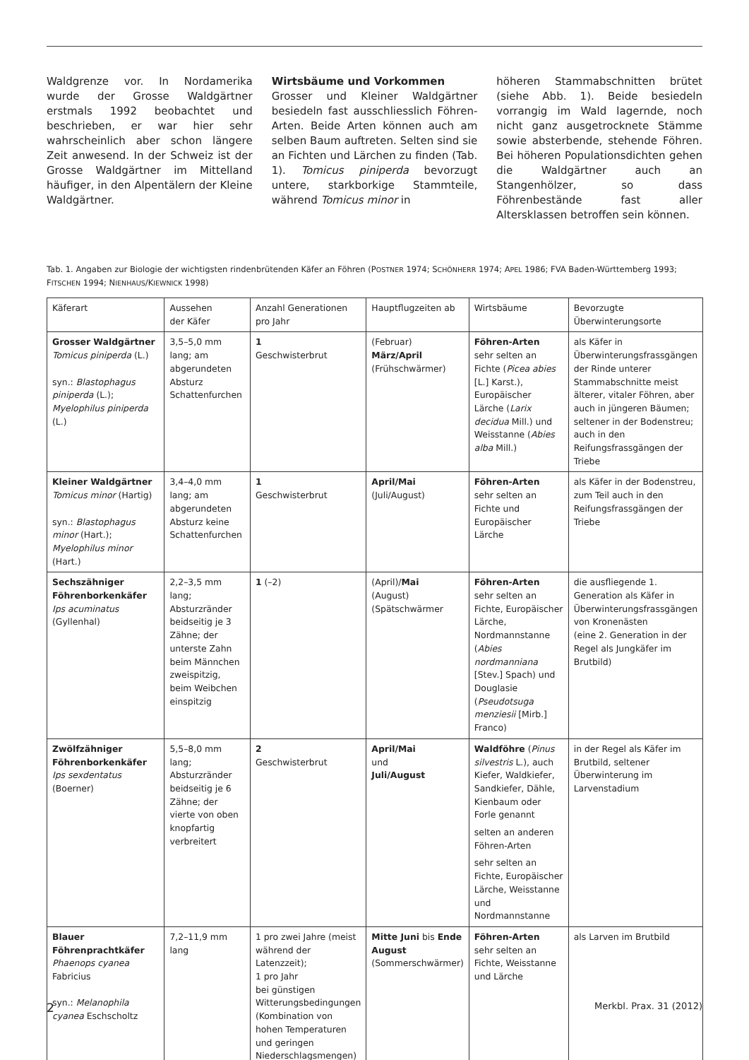Waldgrenze vor. In Nordamerika wurde der Grosse Waldgärtner erstmals 1992 beobachtet und beschrieben, er war hier sehr wahrscheinlich aber schon längere Zeit anwesend. In der Schweiz ist der Grosse Waldgärtner im Mittelland häufiger, in den Alpentälern der Kleine Waldgärtner.
Wirtsbäume und Vorkommen
Grosser und Kleiner Waldgärtner besiedeln fast ausschliesslich Föhren-Arten. Beide Arten können auch am selben Baum auftreten. Selten sind sie an Fichten und Lärchen zu finden (Tab. 1). Tomicus piniperda bevorzugt untere, starkborkige Stammteile, während Tomicus minor in
höheren Stammabschnitten brütet (siehe Abb. 1). Beide besiedeln vorrangig im Wald lagernde, noch nicht ganz ausgetrocknete Stämme sowie absterbende, stehende Föhren. Bei höheren Populationsdichten gehen die Waldgärtner auch an Stangenhölzer, so dass Föhrenbestände fast aller Altersklassen betroffen sein können.
Tab. 1. Angaben zur Biologie der wichtigsten rindenbrütenden Käfer an Föhren (POSTNER 1974; SCHÖNHERR 1974; APEL 1986; FVA Baden-Württemberg 1993; FITSCHEN 1994; NIENHAUS/KIEWNICK 1998)
| Käferart | Aussehen der Käfer | Anzahl Generationen pro Jahr | Hauptflugzeiten ab | Wirtsbäume | Bevorzugte Überwinterungsorte |
| --- | --- | --- | --- | --- | --- |
| Grosser Waldgärtner Tomicus piniperda (L.) syn.: Blastophagus piniperda (L.); Myelophilus piniperda (L.) | 3,5–5,0 mm lang; am abgerundeten Absturz Schattenfurchen | 1 Geschwisterbrut | (Februar) März/April (Frühschwärmer) | Föhren-Arten sehr selten an Fichte ( Picea abies [L.] Karst.), Europäischer Lärche ( Larix decidua Mill.) und Weisstanne ( Abies alba Mill.) | als Käfer in Überwinterungsfrassgängen der Rinde unterer Stammabschnitte meist älterer, vitaler Föhren, aber auch in jüngeren Bäumen; seltener in der Bodenstreu; auch in den Reifungsfrassgängen der Triebe |
| Kleiner Waldgärtner Tomicus minor (Hartig) syn.: Blastophagus minor (Hart.); Myelophilus minor (Hart.) | 3,4–4,0 mm lang; am abgerundeten Absturz keine Schattenfurchen | 1 Geschwisterbrut | April/Mai (Juli/August) | Föhren-Arten sehr selten an Fichte und Europäischer Lärche | als Käfer in der Bodenstreu, zum Teil auch in den Reifungsfrassgängen der Triebe |
| Sechszähniger Föhrenborkenkäfer Ips acuminatus (Gyllenhal) | 2,2–3,5 mm lang; Absturzränder beidseitig je 3 Zähne; der unterste Zahn beim Männchen zweispitzig, beim Weibchen einspitzig | 1 (–2) | (April)/ Mai (August) (Spätschwärmer | Föhren-Arten sehr selten an Fichte, Europäischer Lärche, Nordmannstanne ( Abies nordmanniana [Stev.] Spach) und Douglasie ( Pseudotsuga menziesii [Mirb.] Franco) | die ausfliegende 1. Generation als Käfer in Überwinterungsfrassgängen von Kronenästen (eine 2. Generation in der Regel als Jungkäfer im Brutbild) |
| Zwölfzähniger Föhrenborkenkäfer Ips sexdentatus (Boerner) | 5,5–8,0 mm lang; Absturzränder beidseitig je 6 Zähne; der vierte von oben knopfartig verbreitert | 2 Geschwisterbrut | April/Mai und Juli/August | Waldföhre ( Pinus silvestris L.), auch Kiefer, Waldkiefer, Sandkiefer, Dähle, Kienbaum oder Forle genannt selten an anderen Föhren-Arten sehr selten an Fichte, Europäischer Lärche, Weisstanne und Nordmannstanne | in der Regel als Käfer im Brutbild, seltener Überwinterung im Larvenstadium |
| Blauer Föhrenprachtkäfer Phaenops cyanea Fabricius syn.: Melanophila cyanea Eschscholtz | 7,2–11,9 mm lang | 1 pro zwei Jahre (meist während der Latenzzeit); 1 pro Jahr bei günstigen Witterungsbedingungen (Kombination von hohen Temperaturen und geringen Niederschlagsmengen) | Mitte Juni bis Ende August (Sommerschwärmer) | Föhren-Arten sehr selten an Fichte, Weisstanne und Lärche | als Larven im Brutbild |
2 Merkbl. Prax. 31 (2012)